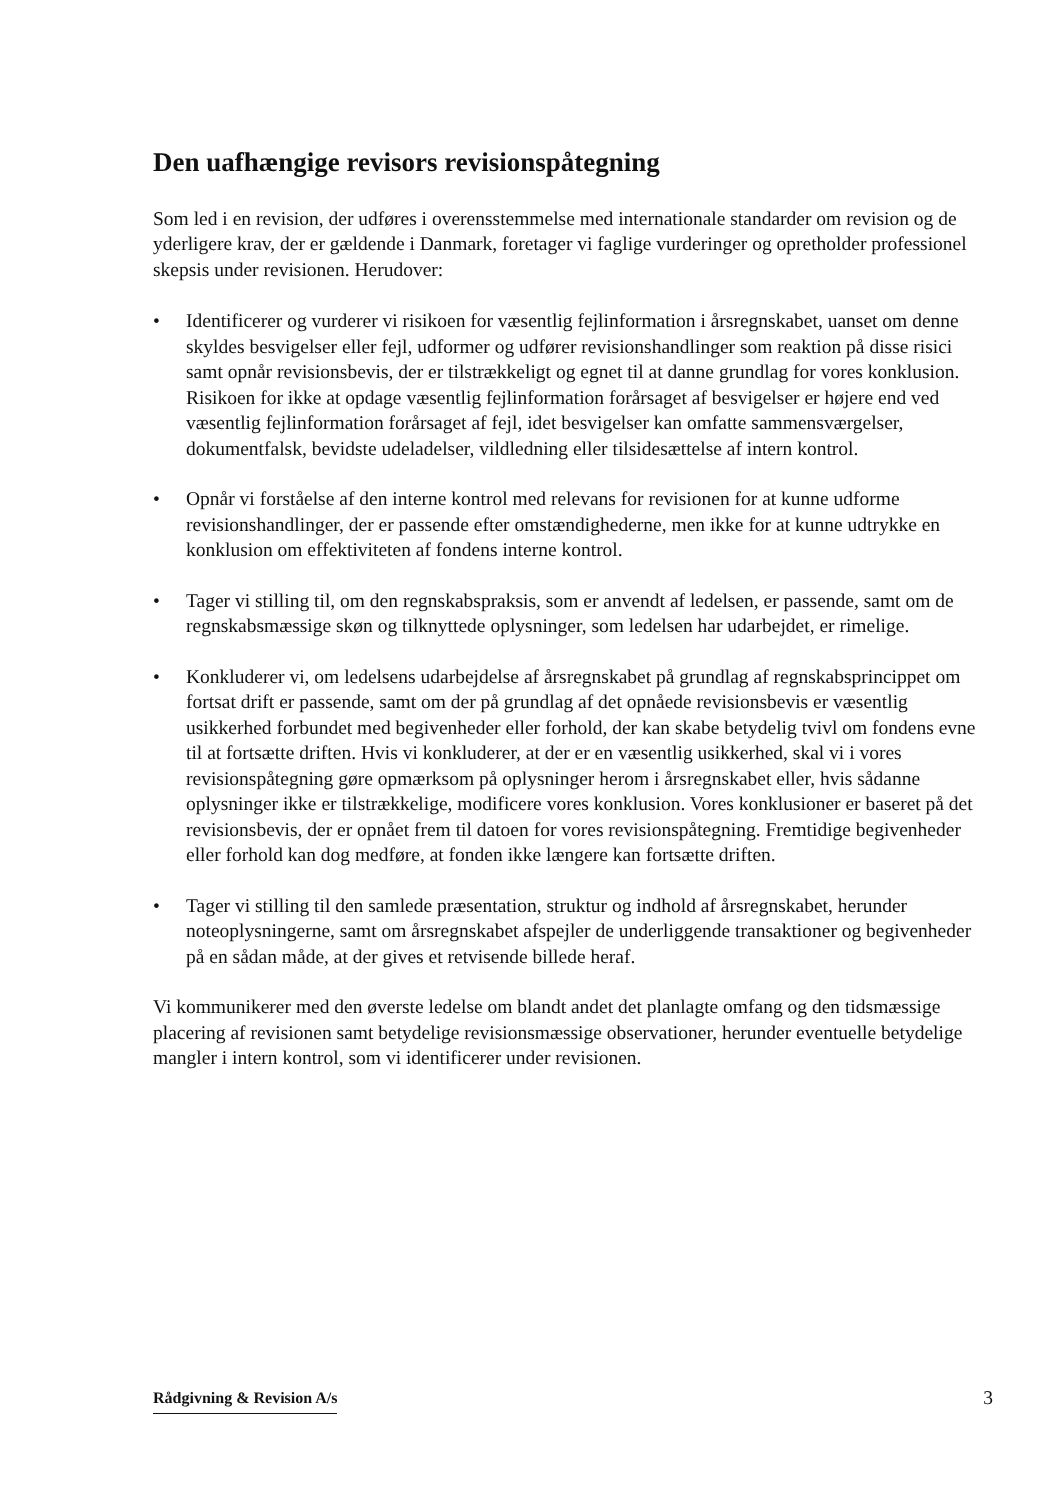Den uafhængige revisors revisionspåtegning
Som led i en revision, der udføres i overensstemmelse med internationale standarder om revision og de yderligere krav, der er gældende i Danmark, foretager vi faglige vurderinger og opretholder professionel skepsis under revisionen. Herudover:
• Identificerer og vurderer vi risikoen for væsentlig fejlinformation i årsregnskabet, uanset om denne skyldes besvigelser eller fejl, udformer og udfører revisionshandlinger som reaktion på disse risici samt opnår revisionsbevis, der er tilstrækkeligt og egnet til at danne grundlag for vores konklusion. Risikoen for ikke at opdage væsentlig fejlinformation forårsaget af besvigelser er højere end ved væsentlig fejlinformation forårsaget af fejl, idet besvigelser kan omfatte sammensværgelser, dokumentfalsk, bevidste udeladelser, vildledning eller tilsidesættelse af intern kontrol.
• Opnår vi forståelse af den interne kontrol med relevans for revisionen for at kunne udforme revisionshandlinger, der er passende efter omstændighederne, men ikke for at kunne udtrykke en konklusion om effektiviteten af fondens interne kontrol.
• Tager vi stilling til, om den regnskabspraksis, som er anvendt af ledelsen, er passende, samt om de regnskabsmæssige skøn og tilknyttede oplysninger, som ledelsen har udarbejdet, er rimelige.
• Konkluderer vi, om ledelsens udarbejdelse af årsregnskabet på grundlag af regnskabsprincippet om fortsat drift er passende, samt om der på grundlag af det opnåede revisionsbevis er væsentlig usikkerhed forbundet med begivenheder eller forhold, der kan skabe betydelig tvivl om fondens evne til at fortsætte driften. Hvis vi konkluderer, at der er en væsentlig usikkerhed, skal vi i vores revisionspåtegning gøre opmærksom på oplysninger herom i årsregnskabet eller, hvis sådanne oplysninger ikke er tilstrækkelige, modificere vores konklusion. Vores konklusioner er baseret på det revisionsbevis, der er opnået frem til datoen for vores revisionspåtegning. Fremtidige begivenheder eller forhold kan dog medføre, at fonden ikke længere kan fortsætte driften.
• Tager vi stilling til den samlede præsentation, struktur og indhold af årsregnskabet, herunder noteoplysningerne, samt om årsregnskabet afspejler de underliggende transaktioner og begivenheder på en sådan måde, at der gives et retvisende billede heraf.
Vi kommunikerer med den øverste ledelse om blandt andet det planlagte omfang og den tidsmæssige placering af revisionen samt betydelige revisionsmæssige observationer, herunder eventuelle betydelige mangler i intern kontrol, som vi identificerer under revisionen.
Rådgivning & Revision A/s 3